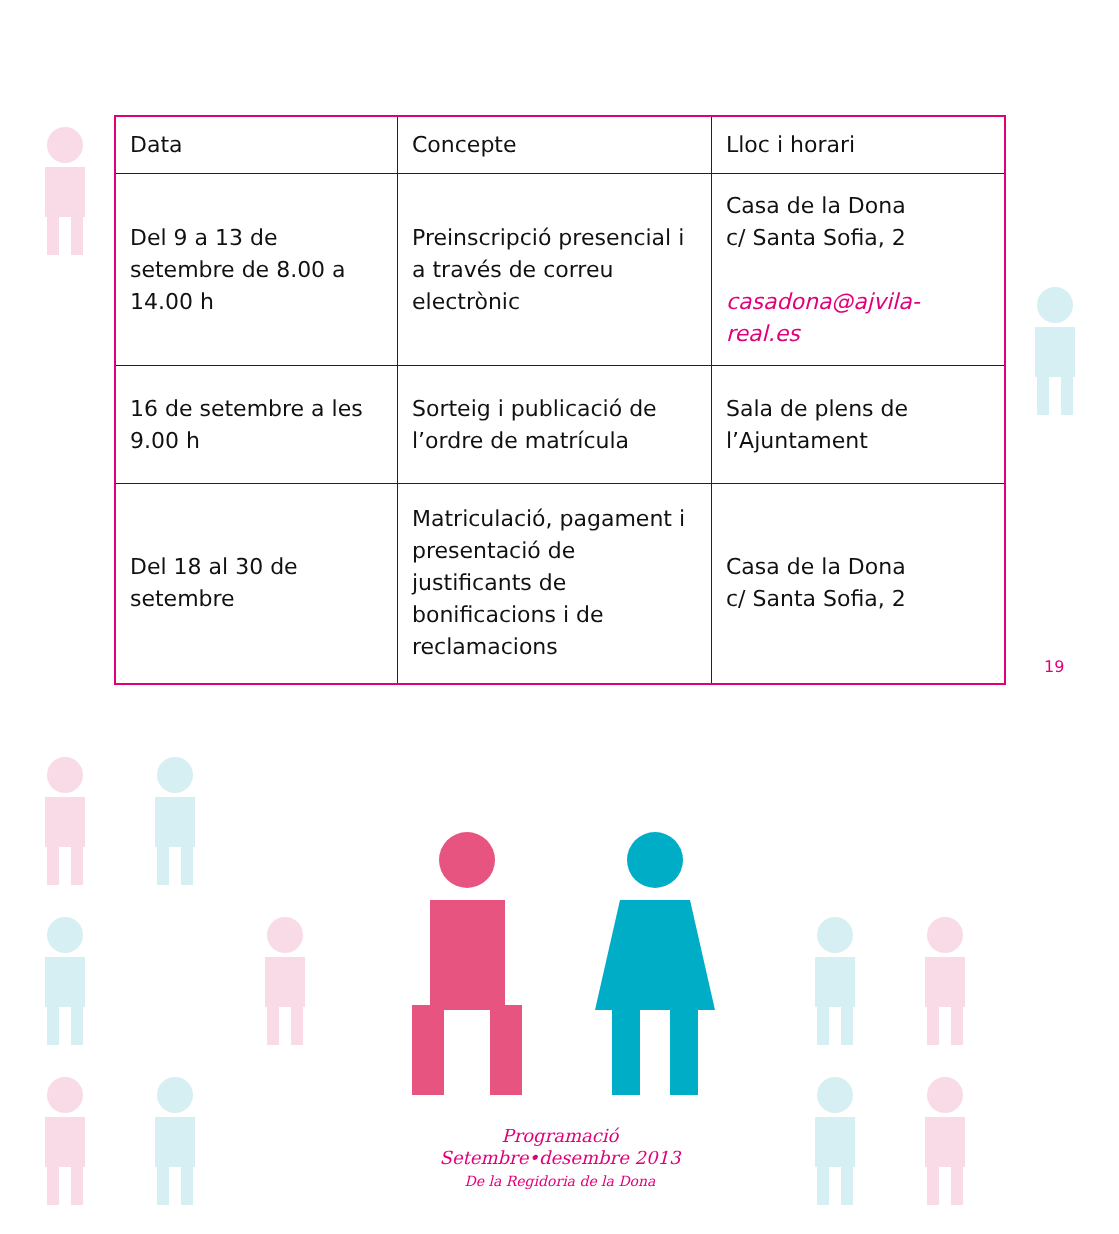| Data | Concepte | Lloc i horari |
| --- | --- | --- |
| Del 9 a 13 de setembre de 8.00 a 14.00 h | Preinscripció presencial i a través de correu electrònic | Casa de la Dona c/ Santa Sofia, 2 casadona@ajvila-real.es |
| 16 de setembre a les 9.00 h | Sorteig i publicació de l’ordre de matrícula | Sala de plens de l’Ajuntament |
| Del 18 al 30 de setembre | Matriculació, pagament i presentació de justificants de bonificacions i de reclamacions | Casa de la Dona c/ Santa Sofia, 2 |
19
Programació
Setembre•desembre 2013
De la Regidoria de la Dona